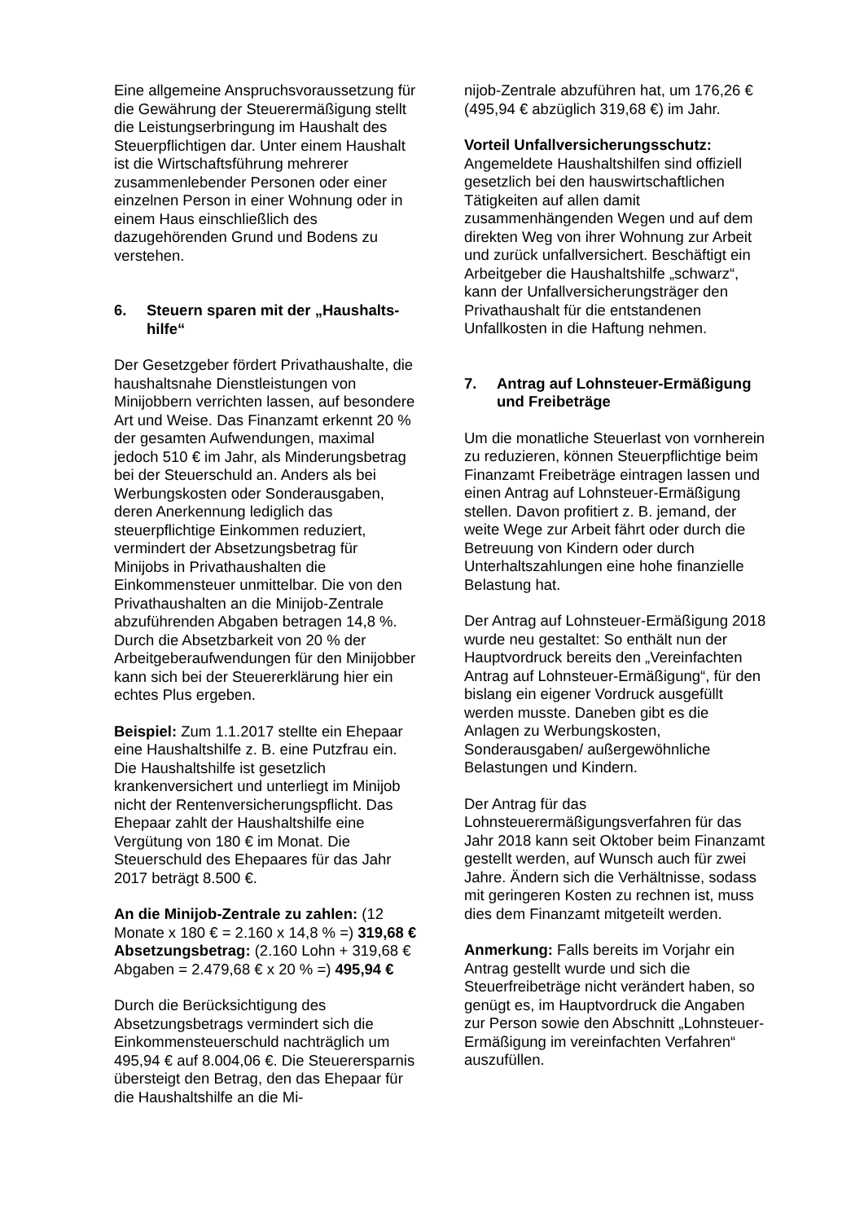Eine allgemeine Anspruchsvoraussetzung für die Gewährung der Steuerermäßigung stellt die Leistungserbringung im Haushalt des Steuerpflichtigen dar. Unter einem Haushalt ist die Wirtschaftsführung mehrerer zusammenlebender Personen oder einer einzelnen Person in einer Wohnung oder in einem Haus einschließlich des dazugehörenden Grund und Bodens zu verstehen.
6. Steuern sparen mit der „Haushalts-hilfe“
Der Gesetzgeber fördert Privathaushalte, die haushaltsnahe Dienstleistungen von Minijobbern verrichten lassen, auf besondere Art und Weise. Das Finanzamt erkennt 20 % der gesamten Aufwendungen, maximal jedoch 510 € im Jahr, als Minderungsbetrag bei der Steuerschuld an. Anders als bei Werbungskosten oder Sonderausgaben, deren Anerkennung lediglich das steuerpflichtige Einkommen reduziert, vermindert der Absetzungsbetrag für Minijobs in Privathaushalten die Einkommensteuer unmittelbar. Die von den Privathaushalten an die Minijob-Zentrale abzuführenden Abgaben betragen 14,8 %. Durch die Absetzbarkeit von 20 % der Arbeitgeberaufwendungen für den Minijobber kann sich bei der Steuererklärung hier ein echtes Plus ergeben.
Beispiel: Zum 1.1.2017 stellte ein Ehepaar eine Haushaltshilfe z. B. eine Putzfrau ein. Die Haushaltshilfe ist gesetzlich krankenversichert und unterliegt im Minijob nicht der Rentenversicherungspflicht. Das Ehepaar zahlt der Haushaltshilfe eine Vergütung von 180 € im Monat. Die Steuerschuld des Ehepaares für das Jahr 2017 beträgt 8.500 €.
An die Minijob-Zentrale zu zahlen: (12 Monate x 180 € = 2.160 x 14,8 % =) 319,68 € Absetzungsbetrag: (2.160 Lohn + 319,68 € Abgaben = 2.479,68 € x 20 % =) 495,94 €
Durch die Berücksichtigung des Absetzungsbetrags vermindert sich die Einkommensteuerschuld nachträglich um 495,94 € auf 8.004,06 €. Die Steuerersparnis übersteigt den Betrag, den das Ehepaar für die Haushaltshilfe an die Mi-
nijob-Zentrale abzuführen hat, um 176,26 € (495,94 € abzüglich 319,68 €) im Jahr.
Vorteil Unfallversicherungsschutz: Angemeldete Haushaltshilfen sind offiziell gesetzlich bei den hauswirtschaftlichen Tätigkeiten auf allen damit zusammenhängenden Wegen und auf dem direkten Weg von ihrer Wohnung zur Arbeit und zurück unfallversichert. Beschäftigt ein Arbeitgeber die Haushaltshilfe „schwarz“, kann der Unfallversicherungsträger den Privathaushalt für die entstandenen Unfallkosten in die Haftung nehmen.
7. Antrag auf Lohnsteuer-Ermäßigung und Freibeträge
Um die monatliche Steuerlast von vornherein zu reduzieren, können Steuerpflichtige beim Finanzamt Freibeträge eintragen lassen und einen Antrag auf Lohnsteuer-Ermäßigung stellen. Davon profitiert z. B. jemand, der weite Wege zur Arbeit fährt oder durch die Betreuung von Kindern oder durch Unterhaltszahlungen eine hohe finanzielle Belastung hat.
Der Antrag auf Lohnsteuer-Ermäßigung 2018 wurde neu gestaltet: So enthält nun der Hauptvordruck bereits den „Vereinfachten Antrag auf Lohnsteuer-Ermäßigung“, für den bislang ein eigener Vordruck ausgefüllt werden musste. Daneben gibt es die Anlagen zu Werbungskosten, Sonderausgaben/ außergewöhnliche Belastungen und Kindern.
Der Antrag für das Lohnsteuerermäßigungsverfahren für das Jahr 2018 kann seit Oktober beim Finanzamt gestellt werden, auf Wunsch auch für zwei Jahre. Ändern sich die Verhältnisse, sodass mit geringeren Kosten zu rechnen ist, muss dies dem Finanzamt mitgeteilt werden.
Anmerkung: Falls bereits im Vorjahr ein Antrag gestellt wurde und sich die Steuerfreibeträge nicht verändert haben, so genügt es, im Hauptvordruck die Angaben zur Person sowie den Abschnitt „Lohnsteuer-Ermäßigung im vereinfachten Verfahren“ auszufüllen.